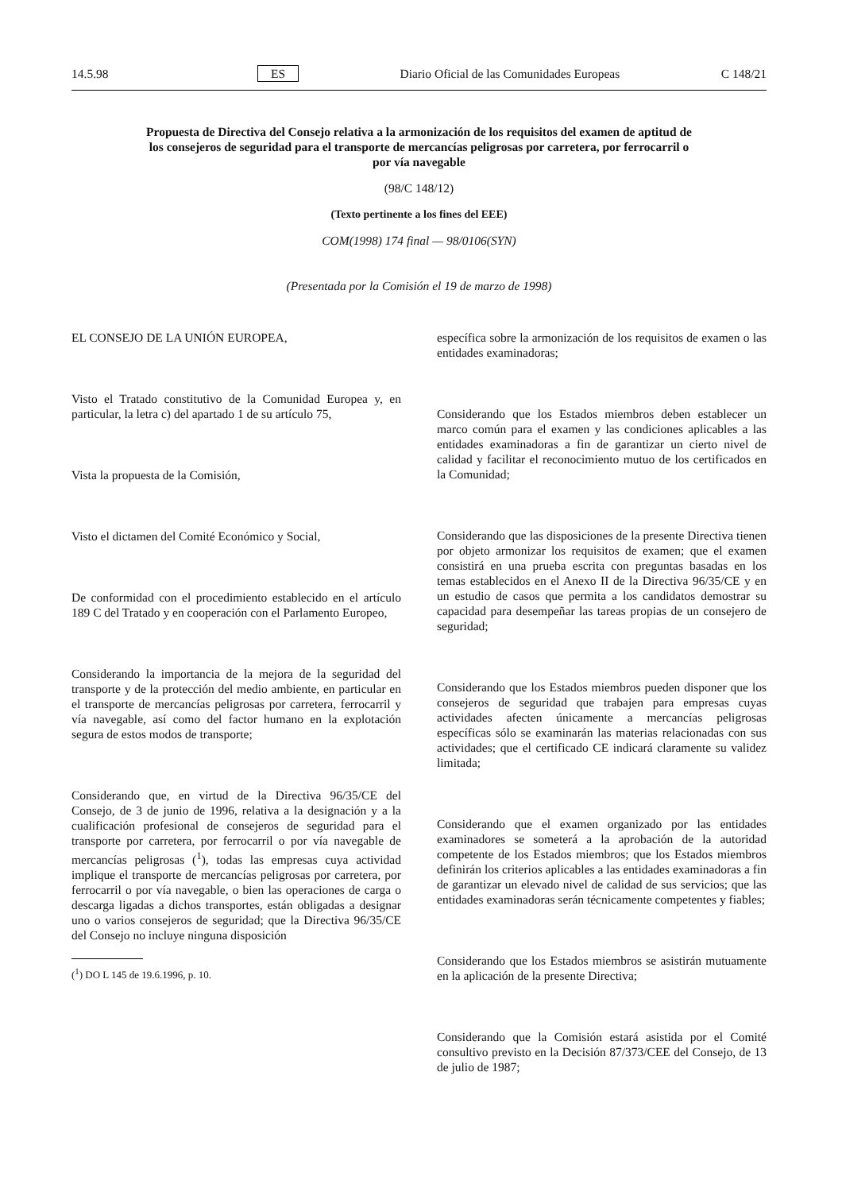14.5.98 ES Diario Oficial de las Comunidades Europeas C 148/21
Propuesta de Directiva del Consejo relativa a la armonización de los requisitos del examen de aptitud de los consejeros de seguridad para el transporte de mercancías peligrosas por carretera, por ferrocarril o por vía navegable
(98/C 148/12)
(Texto pertinente a los fines del EEE)
COM(1998) 174 final — 98/0106(SYN)
(Presentada por la Comisión el 19 de marzo de 1998)
EL CONSEJO DE LA UNIÓN EUROPEA,
Visto el Tratado constitutivo de la Comunidad Europea y, en particular, la letra c) del apartado 1 de su artículo 75,
Vista la propuesta de la Comisión,
Visto el dictamen del Comité Económico y Social,
De conformidad con el procedimiento establecido en el artículo 189 C del Tratado y en cooperación con el Parlamento Europeo,
Considerando la importancia de la mejora de la seguridad del transporte y de la protección del medio ambiente, en particular en el transporte de mercancías peligrosas por carretera, ferrocarril y vía navegable, así como del factor humano en la explotación segura de estos modos de transporte;
Considerando que, en virtud de la Directiva 96/35/CE del Consejo, de 3 de junio de 1996, relativa a la designación y a la cualificación profesional de consejeros de seguridad para el transporte por carretera, por ferrocarril o por vía navegable de mercancías peligrosas (<sup>1</sup>), todas las empresas cuya actividad implique el transporte de mercancías peligrosas por carretera, por ferrocarril o por vía navegable, o bien las operaciones de carga o descarga ligadas a dichos transportes, están obligadas a designar uno o varios consejeros de seguridad; que la Directiva 96/35/CE del Consejo no incluye ninguna disposición
(<sup>1</sup>) DO L 145 de 19.6.1996, p. 10.
específica sobre la armonización de los requisitos de examen o las entidades examinadoras;
Considerando que los Estados miembros deben establecer un marco común para el examen y las condiciones aplicables a las entidades examinadoras a fin de garantizar un cierto nivel de calidad y facilitar el reconocimiento mutuo de los certificados en la Comunidad;
Considerando que las disposiciones de la presente Directiva tienen por objeto armonizar los requisitos de examen; que el examen consistirá en una prueba escrita con preguntas basadas en los temas establecidos en el Anexo II de la Directiva 96/35/CE y en un estudio de casos que permita a los candidatos demostrar su capacidad para desempeñar las tareas propias de un consejero de seguridad;
Considerando que los Estados miembros pueden disponer que los consejeros de seguridad que trabajen para empresas cuyas actividades afecten únicamente a mercancías peligrosas específicas sólo se examinarán las materias relacionadas con sus actividades; que el certificado CE indicará claramente su validez limitada;
Considerando que el examen organizado por las entidades examinadores se someterá a la aprobación de la autoridad competente de los Estados miembros; que los Estados miembros definirán los criterios aplicables a las entidades examinadoras a fin de garantizar un elevado nivel de calidad de sus servicios; que las entidades examinadoras serán técnicamente competentes y fiables;
Considerando que los Estados miembros se asistirán mutuamente en la aplicación de la presente Directiva;
Considerando que la Comisión estará asistida por el Comité consultivo previsto en la Decisión 87/373/CEE del Consejo, de 13 de julio de 1987;